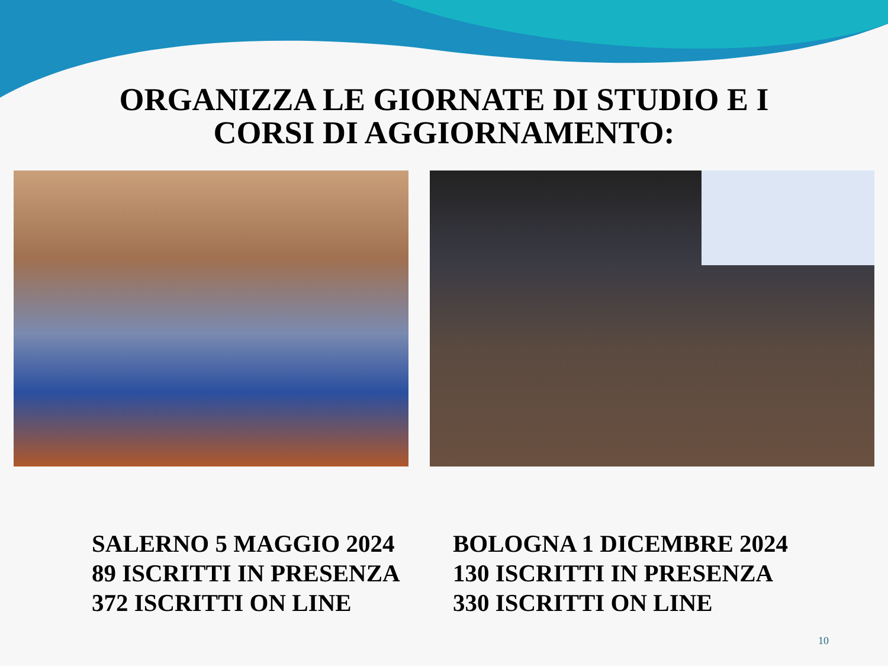ORGANIZZA LE GIORNATE DI STUDIO E I
CORSI DI AGGIORNAMENTO:
SALERNO 5 MAGGIO 2024
89 ISCRITTI IN PRESENZA
372 ISCRITTI ON LINE
BOLOGNA 1 DICEMBRE 2024
130 ISCRITTI IN PRESENZA
330 ISCRITTI ON LINE
10